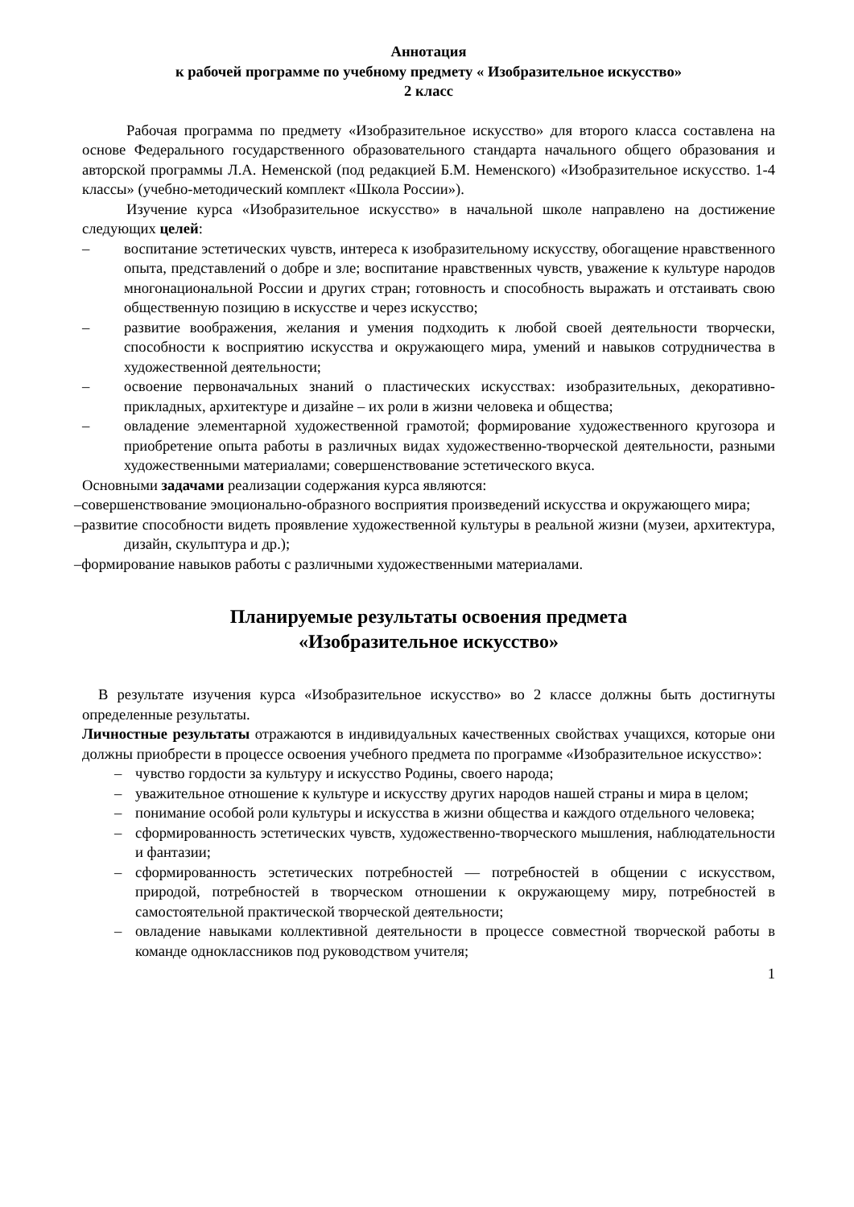Аннотация
к рабочей программе по учебному предмету « Изобразительное искусство»
2 класс
Рабочая программа по предмету «Изобразительное искусство» для второго класса составлена на основе Федерального государственного образовательного стандарта начального общего образования и авторской программы Л.А. Неменской (под редакцией Б.М. Неменского) «Изобразительное искусство. 1-4 классы» (учебно-методический комплект «Школа России»).
Изучение курса «Изобразительное искусство» в начальной школе направлено на достижение следующих целей:
– воспитание эстетических чувств, интереса к изобразительному искусству, обогащение нравственного опыта, представлений о добре и зле; воспитание нравственных чувств, уважение к культуре народов многонациональной России и других стран; готовность и способность выражать и отстаивать свою общественную позицию в искусстве и через искусство;
– развитие воображения, желания и умения подходить к любой своей деятельности творчески, способности к восприятию искусства и окружающего мира, умений и навыков сотрудничества в художественной деятельности;
– освоение первоначальных знаний о пластических искусствах: изобразительных, декоративно-прикладных, архитектуре и дизайне – их роли в жизни человека и общества;
– овладение элементарной художественной грамотой; формирование художественного кругозора и приобретение опыта работы в различных видах художественно-творческой деятельности, разными художественными материалами; совершенствование эстетического вкуса.
Основными задачами реализации содержания курса являются:
–совершенствование эмоционально-образного восприятия произведений искусства и окружающего мира;
–развитие способности видеть проявление художественной культуры в реальной жизни (музеи, архитектура, дизайн, скульптура и др.);
–формирование навыков работы с различными художественными материалами.
Планируемые результаты освоения предмета
«Изобразительное искусство»
В результате изучения курса «Изобразительное искусство» во 2 классе должны быть достигнуты определенные результаты.
Личностные результаты отражаются в индивидуальных качественных свойствах учащихся, которые они должны приобрести в процессе освоения учебного предмета по программе «Изобразительное искусство»:
– чувство гордости за культуру и искусство Родины, своего народа;
– уважительное отношение к культуре и искусству других народов нашей страны и мира в целом;
– понимание особой роли культуры и искусства в жизни общества и каждого отдельного человека;
– сформированность эстетических чувств, художественно-творческого мышления, наблюдательности и фантазии;
– сформированность эстетических потребностей — потребностей в общении с искусством, природой, потребностей в творческом отношении к окружающему миру, потребностей в самостоятельной практической творческой деятельности;
– овладение навыками коллективной деятельности в процессе совместной творческой работы в команде одноклассников под руководством учителя;
1